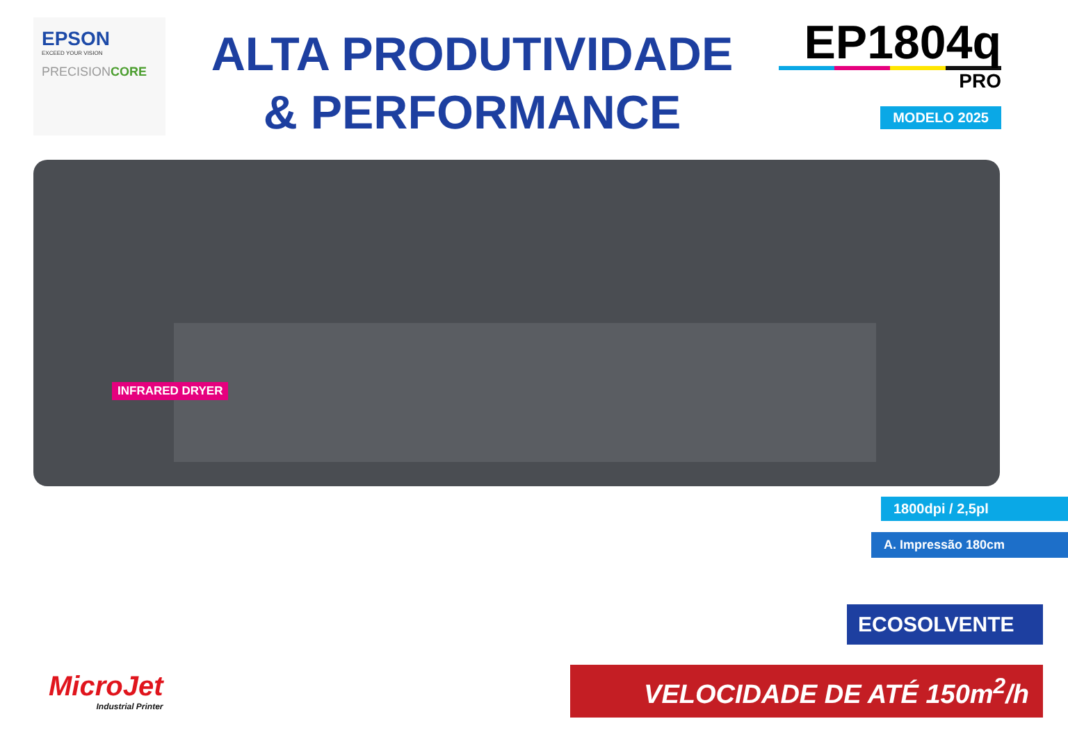EPSON
EXCEED YOUR VISION
PRECISIONCORE
ALTA PRODUTIVIDADE
& PERFORMANCE
EP1804q
PRO
MODELO 2025
INFRARED DRYER
1800dpi / 2,5pl
A. Impressão 180cm
ECOSOLVENTE
MicroJet
Industrial Printer
VELOCIDADE DE ATÉ 150m<sup>2</sup>/h